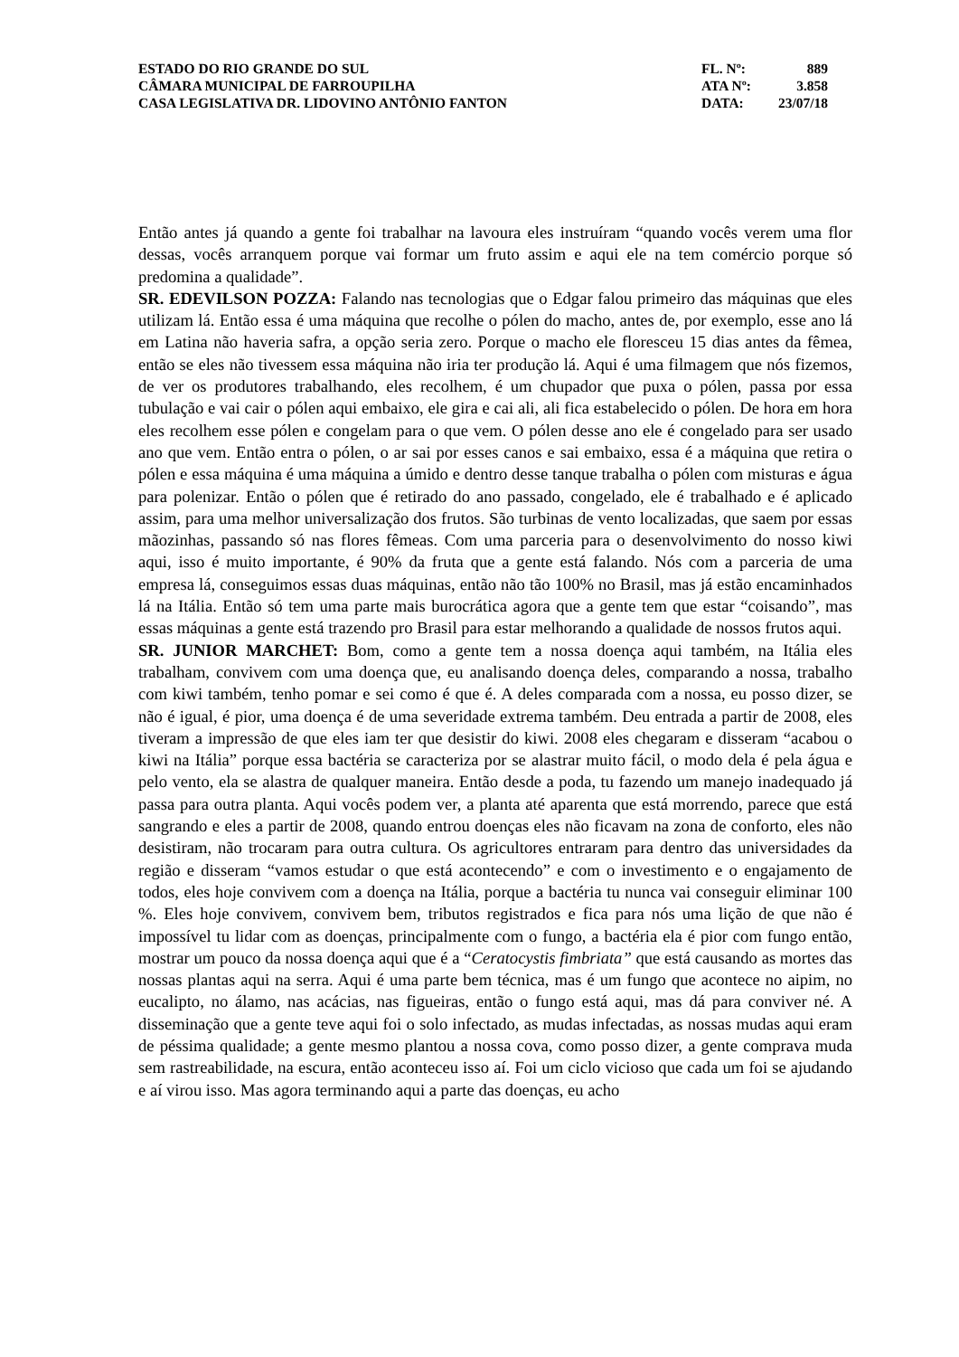| ESTADO DO RIO GRANDE DO SUL | FL. Nº: | 889 |
| CÂMARA MUNICIPAL DE FARROUPILHA | ATA Nº: | 3.858 |
| CASA LEGISLATIVA DR. LIDOVINO ANTÔNIO FANTON | DATA: | 23/07/18 |
Então antes já quando a gente foi trabalhar na lavoura eles instruíram “quando vocês verem uma flor dessas, vocês arranquem porque vai formar um fruto assim e aqui ele na tem comércio porque só predomina a qualidade”.
SR. EDEVILSON POZZA: Falando nas tecnologias que o Edgar falou primeiro das máquinas que eles utilizam lá. Então essa é uma máquina que recolhe o pólen do macho, antes de, por exemplo, esse ano lá em Latina não haveria safra, a opção seria zero. Porque o macho ele floresceu 15 dias antes da fêmea, então se eles não tivessem essa máquina não iria ter produção lá. Aqui é uma filmagem que nós fizemos, de ver os produtores trabalhando, eles recolhem, é um chupador que puxa o pólen, passa por essa tubulação e vai cair o pólen aqui embaixo, ele gira e cai ali, ali fica estabelecido o pólen. De hora em hora eles recolhem esse pólen e congelam para o que vem. O pólen desse ano ele é congelado para ser usado ano que vem. Então entra o pólen, o ar sai por esses canos e sai embaixo, essa é a máquina que retira o pólen e essa máquina é uma máquina a úmido e dentro desse tanque trabalha o pólen com misturas e água para polenizar. Então o pólen que é retirado do ano passado, congelado, ele é trabalhado e é aplicado assim, para uma melhor universalização dos frutos. São turbinas de vento localizadas, que saem por essas mãozinhas, passando só nas flores fêmeas. Com uma parceria para o desenvolvimento do nosso kiwi aqui, isso é muito importante, é 90% da fruta que a gente está falando. Nós com a parceria de uma empresa lá, conseguimos essas duas máquinas, então não tão 100% no Brasil, mas já estão encaminhados lá na Itália. Então só tem uma parte mais burocrática agora que a gente tem que estar “coisando”, mas essas máquinas a gente está trazendo pro Brasil para estar melhorando a qualidade de nossos frutos aqui.
SR. JUNIOR MARCHET: Bom, como a gente tem a nossa doença aqui também, na Itália eles trabalham, convivem com uma doença que, eu analisando doença deles, comparando a nossa, trabalho com kiwi também, tenho pomar e sei como é que é. A deles comparada com a nossa, eu posso dizer, se não é igual, é pior, uma doença é de uma severidade extrema também. Deu entrada a partir de 2008, eles tiveram a impressão de que eles iam ter que desistir do kiwi. 2008 eles chegaram e disseram “acabou o kiwi na Itália” porque essa bactéria se caracteriza por se alastrar muito fácil, o modo dela é pela água e pelo vento, ela se alastra de qualquer maneira. Então desde a poda, tu fazendo um manejo inadequado já passa para outra planta. Aqui vocês podem ver, a planta até aparenta que está morrendo, parece que está sangrando e eles a partir de 2008, quando entrou doenças eles não ficavam na zona de conforto, eles não desistiram, não trocaram para outra cultura. Os agricultores entraram para dentro das universidades da região e disseram “vamos estudar o que está acontecendo” e com o investimento e o engajamento de todos, eles hoje convivem com a doença na Itália, porque a bactéria tu nunca vai conseguir eliminar 100 %. Eles hoje convivem, convivem bem, tributos registrados e fica para nós uma lição de que não é impossível tu lidar com as doenças, principalmente com o fungo, a bactéria ela é pior com fungo então, mostrar um pouco da nossa doença aqui que é a “Ceratocystis fimbriata” que está causando as mortes das nossas plantas aqui na serra. Aqui é uma parte bem técnica, mas é um fungo que acontece no aipim, no eucalipto, no álamo, nas acácias, nas figueiras, então o fungo está aqui, mas dá para conviver né. A disseminação que a gente teve aqui foi o solo infectado, as mudas infectadas, as nossas mudas aqui eram de péssima qualidade; a gente mesmo plantou a nossa cova, como posso dizer, a gente comprava muda sem rastreabilidade, na escura, então aconteceu isso aí. Foi um ciclo vicioso que cada um foi se ajudando e aí virou isso. Mas agora terminando aqui a parte das doenças, eu acho